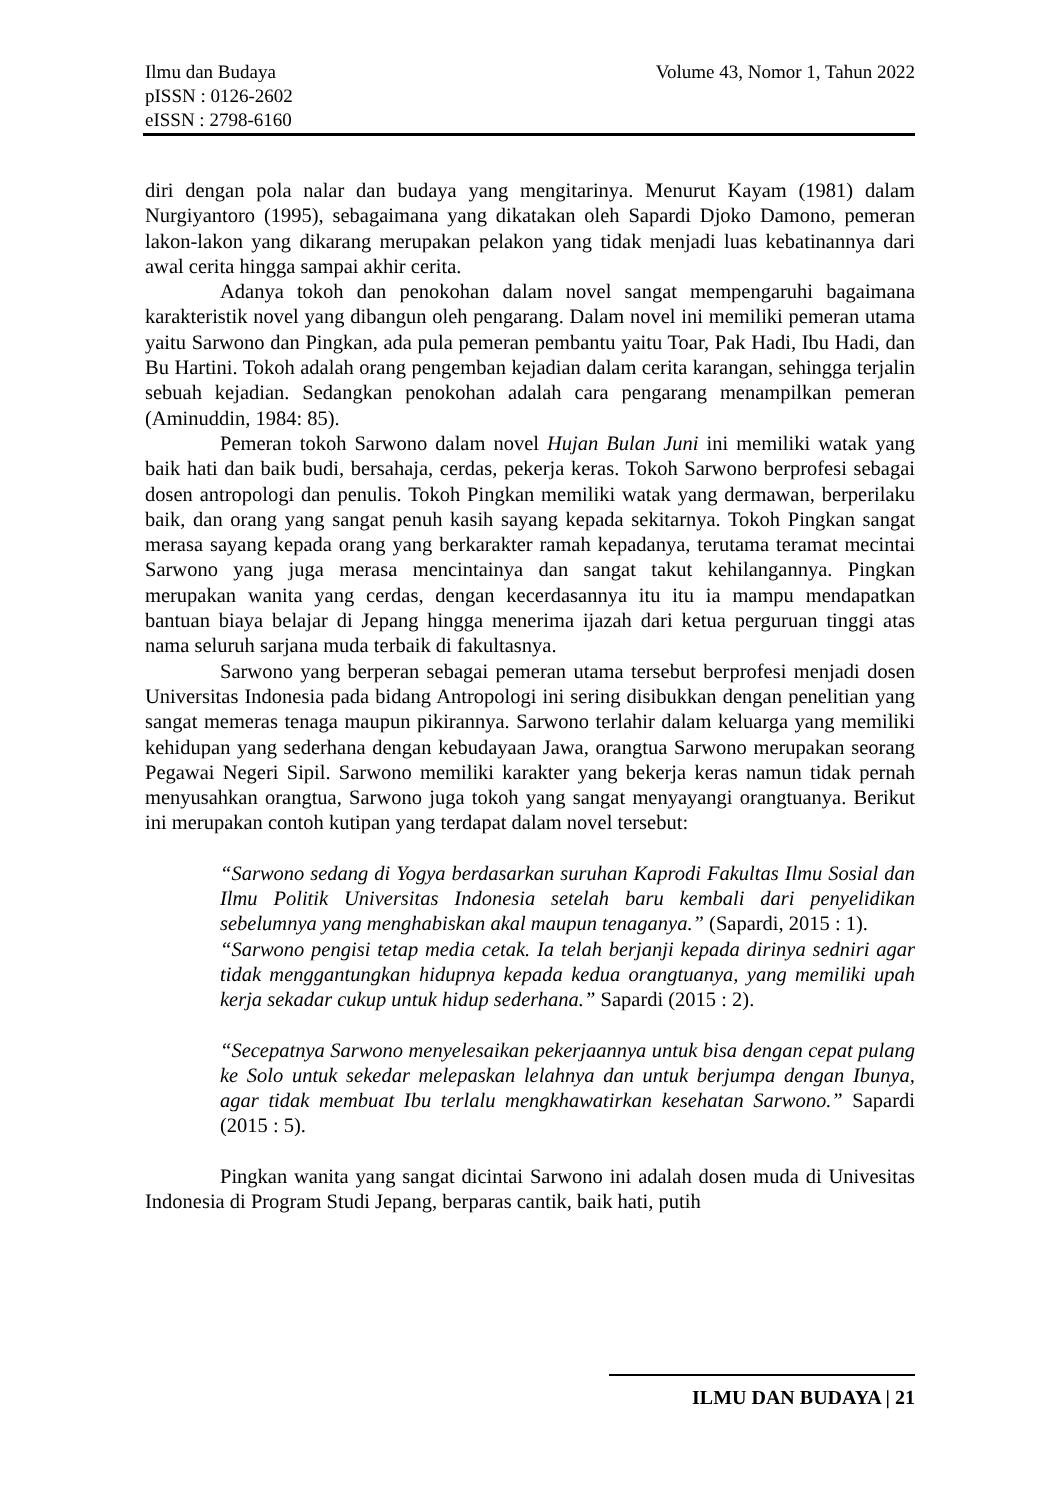Ilmu dan Budaya
pISSN : 0126-2602
eISSN : 2798-6160
Volume 43, Nomor 1, Tahun 2022
diri dengan pola nalar dan budaya yang mengitarinya. Menurut Kayam (1981) dalam Nurgiyantoro (1995), sebagaimana yang dikatakan oleh Sapardi Djoko Damono, pemeran lakon-lakon yang dikarang merupakan pelakon yang tidak menjadi luas kebatinannya dari awal cerita hingga sampai akhir cerita.
Adanya tokoh dan penokohan dalam novel sangat mempengaruhi bagaimana karakteristik novel yang dibangun oleh pengarang. Dalam novel ini memiliki pemeran utama yaitu Sarwono dan Pingkan, ada pula pemeran pembantu yaitu Toar, Pak Hadi, Ibu Hadi, dan Bu Hartini. Tokoh adalah orang pengemban kejadian dalam cerita karangan, sehingga terjalin sebuah kejadian. Sedangkan penokohan adalah cara pengarang menampilkan pemeran (Aminuddin, 1984: 85).
Pemeran tokoh Sarwono dalam novel Hujan Bulan Juni ini memiliki watak yang baik hati dan baik budi, bersahaja, cerdas, pekerja keras. Tokoh Sarwono berprofesi sebagai dosen antropologi dan penulis. Tokoh Pingkan memiliki watak yang dermawan, berperilaku baik, dan orang yang sangat penuh kasih sayang kepada sekitarnya. Tokoh Pingkan sangat merasa sayang kepada orang yang berkarakter ramah kepadanya, terutama teramat mecintai Sarwono yang juga merasa mencintainya dan sangat takut kehilangannya. Pingkan merupakan wanita yang cerdas, dengan kecerdasannya itu itu ia mampu mendapatkan bantuan biaya belajar di Jepang hingga menerima ijazah dari ketua perguruan tinggi atas nama seluruh sarjana muda terbaik di fakultasnya.
Sarwono yang berperan sebagai pemeran utama tersebut berprofesi menjadi dosen Universitas Indonesia pada bidang Antropologi ini sering disibukkan dengan penelitian yang sangat memeras tenaga maupun pikirannya. Sarwono terlahir dalam keluarga yang memiliki kehidupan yang sederhana dengan kebudayaan Jawa, orangtua Sarwono merupakan seorang Pegawai Negeri Sipil. Sarwono memiliki karakter yang bekerja keras namun tidak pernah menyusahkan orangtua, Sarwono juga tokoh yang sangat menyayangi orangtuanya. Berikut ini merupakan contoh kutipan yang terdapat dalam novel tersebut:
“Sarwono sedang di Yogya berdasarkan suruhan Kaprodi Fakultas Ilmu Sosial dan Ilmu Politik Universitas Indonesia setelah baru kembali dari penyelidikan sebelumnya yang menghabiskan akal maupun tenaganya.” (Sapardi, 2015 : 1).
“Sarwono pengisi tetap media cetak. Ia telah berjanji kepada dirinya sedniri agar tidak menggantungkan hidupnya kepada kedua orangtuanya, yang memiliki upah kerja sekadar cukup untuk hidup sederhana.” Sapardi (2015 : 2).
“Secepatnya Sarwono menyelesaikan pekerjaannya untuk bisa dengan cepat pulang ke Solo untuk sekedar melepaskan lelahnya dan untuk berjumpa dengan Ibunya, agar tidak membuat Ibu terlalu mengkhawatirkan kesehatan Sarwono.” Sapardi (2015 : 5).
Pingkan wanita yang sangat dicintai Sarwono ini adalah dosen muda di Univesitas Indonesia di Program Studi Jepang, berparas cantik, baik hati, putih
ILMU DAN BUDAYA | 21